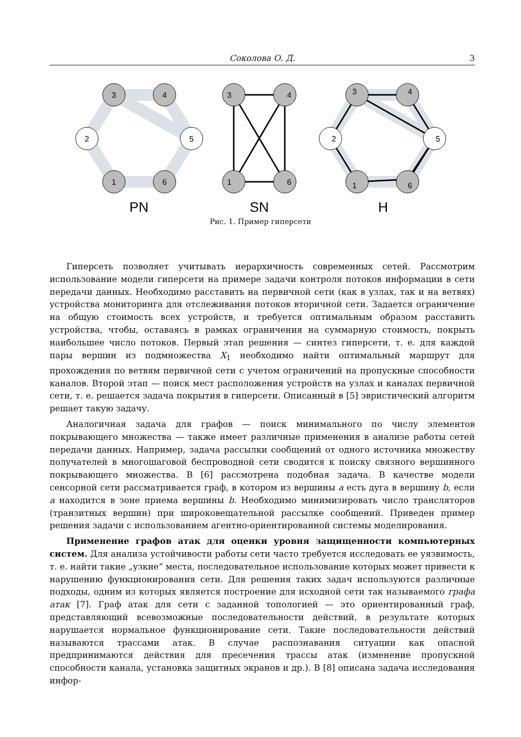Соколова О. Д. 3
3
4
2
5
1
6
3
4
1
6
3
4
2
5
1
6
PN
SN
H
Рис. 1. Пример гиперсети
Гиперсеть позволяет учитывать иерархичность современных сетей. Рассмотрим использование модели гиперсети на примере задачи контроля потоков информации в сети передачи данных. Необходимо расставить на первичной сети (как в узлах, так и на ветвях) устройства мониторинга для отслеживания потоков вторичной сети. Задается ограничение на общую стоимость всех устройств, и требуется оптимальным образом расставить устройства, чтобы, оставаясь в рамках ограничения на суммарную стоимость, покрыть наибольшее число потоков. Первый этап решения — синтез гиперсети, т. е. для каждой пары вершин из подмножества X<sub>1</sub> необходимо найти оптимальный маршрут для прохождения по ветвям первичной сети с учетом ограничений на пропускные способности каналов. Второй этап — поиск мест расположения устройств на узлах и каналах первичной сети, т. е. решается задача покрытия в гиперсети. Описанный в [5] эвристический алгоритм решает такую задачу.
Аналогичная задача для графов — поиск минимального по числу элементов покрывающего множества — также имеет различные применения в анализе работы сетей передачи данных. Например, задача рассылки сообщений от одного источника множеству получателей в многошаговой беспроводной сети сводится к поиску связного вершинного покрывающего множества. В [6] рассмотрена подобная задача. В качестве модели сенсорной сети рассматривается граф, в котором из вершины a есть дуга в вершину b, если a находится в зоне приема вершины b. Необходимо минимизировать число трансляторов (транзитных вершин) при широковещательной рассылке сообщений. Приведен пример решения задачи с использованием агентно-ориентированной системы моделирования.
Применение графов атак для оценки уровня защищенности компьютерных систем. Для анализа устойчивости работы сети часто требуется исследовать ее уязвимость, т. е. найти такие „узкие“ места, последовательное использование которых может привести к нарушению функционирования сети. Для решения таких задач используются различные подходы, одним из которых является построение для исходной сети так называемого графа атак [7]. Граф атак для сети с заданной топологией — это ориентированный граф, представляющий всевозможные последовательности действий, в результате которых нарушается нормальное функционирование сети. Такие последовательности действий называются трассами атак. В случае распознавания ситуации как опасной предпринимаются действия для пресечения трассы атак (изменение пропускной способности канала, установка защитных экранов и др.). В [8] описана задача исследования инфор-